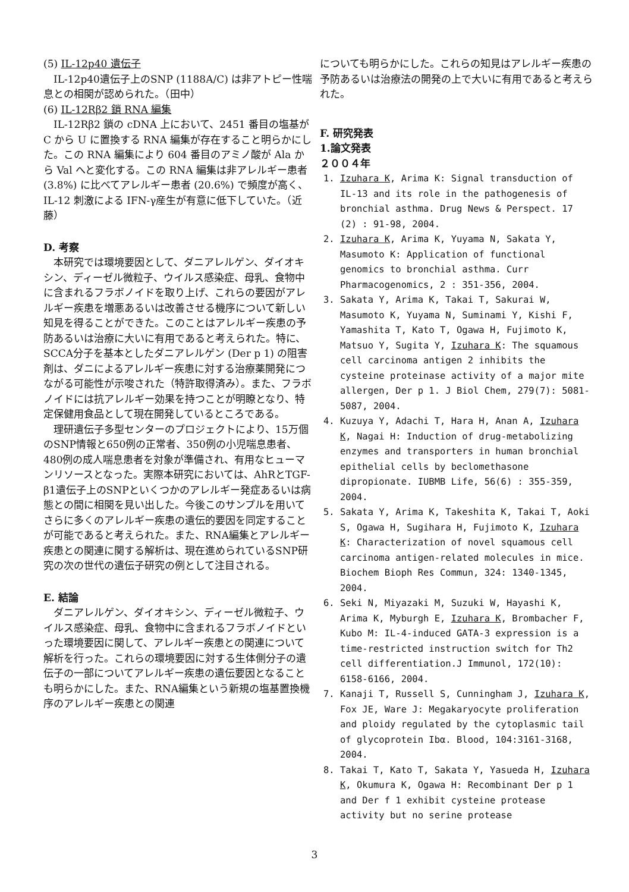(5) IL-12p40 遺伝子
IL-12p40遺伝子上のSNP (1188A/C) は非アトピー性喘息との相関が認められた。（田中）
(6) IL-12Rβ2 鎖 RNA 編集
IL-12Rβ2 鎖の cDNA 上において、2451 番目の塩基が C から U に置換する RNA 編集が存在すること明らかにした。この RNA 編集により 604 番目のアミノ酸が Ala から Val へと変化する。この RNA 編集は非アレルギー患者 (3.8%) に比べてアレルギー患者 (20.6%) で頻度が高く、IL-12 刺激による IFN-γ産生が有意に低下していた。（近藤）
D. 考察
本研究では環境要因として、ダニアレルゲン、ダイオキシン、ディーゼル微粒子、ウイルス感染症、母乳、食物中に含まれるフラボノイドを取り上げ、これらの要因がアレルギー疾患を増悪あるいは改善させる機序について新しい知見を得ることができた。このことはアレルギー疾患の予防あるいは治療に大いに有用であると考えられた。特に、SCCA分子を基本としたダニアレルゲン (Der p 1) の阻害剤は、ダニによるアレルギー疾患に対する治療薬開発につながる可能性が示唆された（特許取得済み）。また、フラボノイドには抗アレルギー効果を持つことが明瞭となり、特定保健用食品として現在開発しているところである。
理研遺伝子多型センターのプロジェクトにより、15万個のSNP情報と650例の正常者、350例の小児喘息患者、480例の成人喘息患者を対象が準備され、有用なヒューマンリソースとなった。実際本研究においては、AhRとTGF-β1遺伝子上のSNPといくつかのアレルギー発症あるいは病態との間に相関を見い出した。今後このサンプルを用いてさらに多くのアレルギー疾患の遺伝的要因を同定することが可能であると考えられた。また、RNA編集とアレルギー疾患との関連に関する解析は、現在進められているSNP研究の次の世代の遺伝子研究の例として注目される。
E. 結論
ダニアレルゲン、ダイオキシン、ディーゼル微粒子、ウイルス感染症、母乳、食物中に含まれるフラボノイドといった環境要因に関して、アレルギー疾患との関連について解析を行った。これらの環境要因に対する生体側分子の遺伝子の一部についてアレルギー疾患の遺伝要因となることも明らかにした。また、RNA編集という新規の塩基置換機序のアレルギー疾患との関連
についても明らかにした。これらの知見はアレルギー疾患の予防あるいは治療法の開発の上で大いに有用であると考えられた。
F. 研究発表
1.論文発表
２００４年
1. Izuhara K, Arima K: Signal transduction of IL-13 and its role in the pathogenesis of bronchial asthma. Drug News & Perspect. 17 (2) : 91-98, 2004.
2. Izuhara K, Arima K, Yuyama N, Sakata Y, Masumoto K: Application of functional genomics to bronchial asthma. Curr Pharmacogenomics, 2 : 351-356, 2004.
3. Sakata Y, Arima K, Takai T, Sakurai W, Masumoto K, Yuyama N, Suminami Y, Kishi F, Yamashita T, Kato T, Ogawa H, Fujimoto K, Matsuo Y, Sugita Y, Izuhara K: The squamous cell carcinoma antigen 2 inhibits the cysteine proteinase activity of a major mite allergen, Der p 1. J Biol Chem, 279(7): 5081-5087, 2004.
4. Kuzuya Y, Adachi T, Hara H, Anan A, Izuhara K, Nagai H: Induction of drug-metabolizing enzymes and transporters in human bronchial epithelial cells by beclomethasone dipropionate. IUBMB Life, 56(6) : 355-359, 2004.
5. Sakata Y, Arima K, Takeshita K, Takai T, Aoki S, Ogawa H, Sugihara H, Fujimoto K, Izuhara K: Characterization of novel squamous cell carcinoma antigen-related molecules in mice. Biochem Bioph Res Commun, 324: 1340-1345, 2004.
6. Seki N, Miyazaki M, Suzuki W, Hayashi K, Arima K, Myburgh E, Izuhara K, Brombacher F, Kubo M: IL-4-induced GATA-3 expression is a time-restricted instruction switch for Th2 cell differentiation.J Immunol, 172(10): 6158-6166, 2004.
7. Kanaji T, Russell S, Cunningham J, Izuhara K, Fox JE, Ware J: Megakaryocyte proliferation and ploidy regulated by the cytoplasmic tail of glycoprotein Ibα. Blood, 104:3161-3168, 2004.
8. Takai T, Kato T, Sakata Y, Yasueda H, Izuhara K, Okumura K, Ogawa H: Recombinant Der p 1 and Der f 1 exhibit cysteine protease activity but no serine protease
3